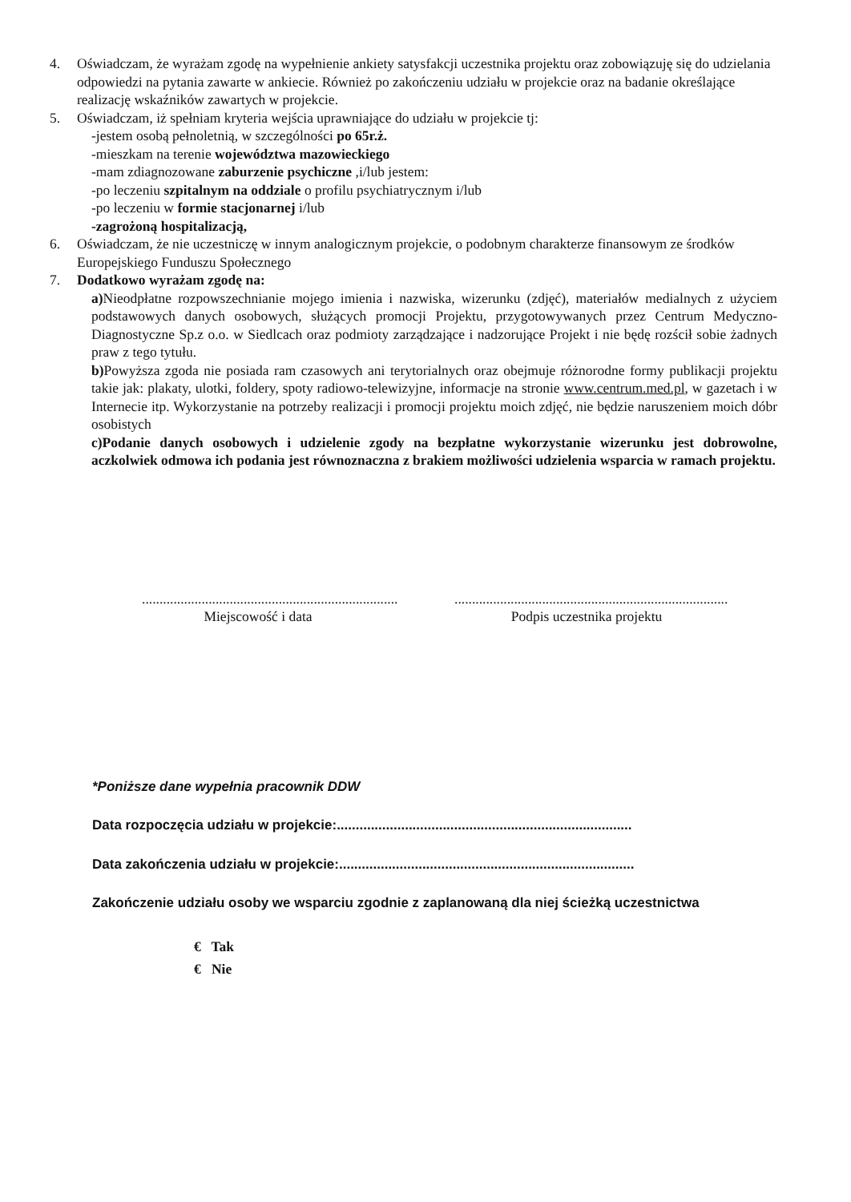4. Oświadczam, że wyrażam zgodę na wypełnienie ankiety satysfakcji uczestnika projektu oraz zobowiązuję się do udzielania odpowiedzi na pytania zawarte w ankiecie. Również po zakończeniu udziału w projekcie oraz na badanie określające realizację wskaźników zawartych w projekcie.
5. Oświadczam, iż spełniam kryteria wejścia uprawniające do udziału w projekcie tj:
-jestem osobą pełnoletnią, w szczególności po 65r.ż.
-mieszkam na terenie województwa mazowieckiego
-mam zdiagnozowane zaburzenie psychiczne ,i/lub jestem:
-po leczeniu szpitalnym na oddziale o profilu psychiatrycznym i/lub
-po leczeniu w formie stacjonarnej i/lub
-zagrożoną hospitalizacją,
6. Oświadczam, że nie uczestniczę w innym analogicznym projekcie, o podobnym charakterze finansowym ze środków Europejskiego Funduszu Społecznego
7. Dodatkowo wyrażam zgodę na:
a) Nieodpłatne rozpowszechnianie mojego imienia i nazwiska, wizerunku (zdjęć), materiałów medialnych z użyciem podstawowych danych osobowych, służących promocji Projektu, przygotowywanych przez Centrum Medyczno-Diagnostyczne Sp.z o.o. w Siedlcach oraz podmioty zarządzające i nadzorujące Projekt i nie będę rozścił sobie żadnych praw z tego tytułu.
b) Powyższa zgoda nie posiada ram czasowych ani terytorialnych oraz obejmuje różnorodne formy publikacji projektu takie jak: plakaty, ulotki, foldery, spoty radiowo-telewizyjne, informacje na stronie www.centrum.med.pl, w gazetach i w Internecie itp. Wykorzystanie na potrzeby realizacji i promocji projektu moich zdjęć, nie będzie naruszeniem moich dóbr osobistych
c)Podanie danych osobowych i udzielenie zgody na bezpłatne wykorzystanie wizerunku jest dobrowolne, aczkolwiek odmowa ich podania jest równoznaczna z brakiem możliwości udzielenia wsparcia w ramach projektu.
.........................................................................
Miejscowość i data
..............................................................................
Podpis uczestnika projektu
*Poniższe dane wypełnia pracownik DDW
Data rozpoczęcia udziału w projekcie:..............................................................................
Data zakończenia udziału w projekcie:..............................................................................
Zakończenie udziału osoby we wsparciu zgodnie z zaplanowaną dla niej ścieżką uczestnictwa
€ Tak
€ Nie